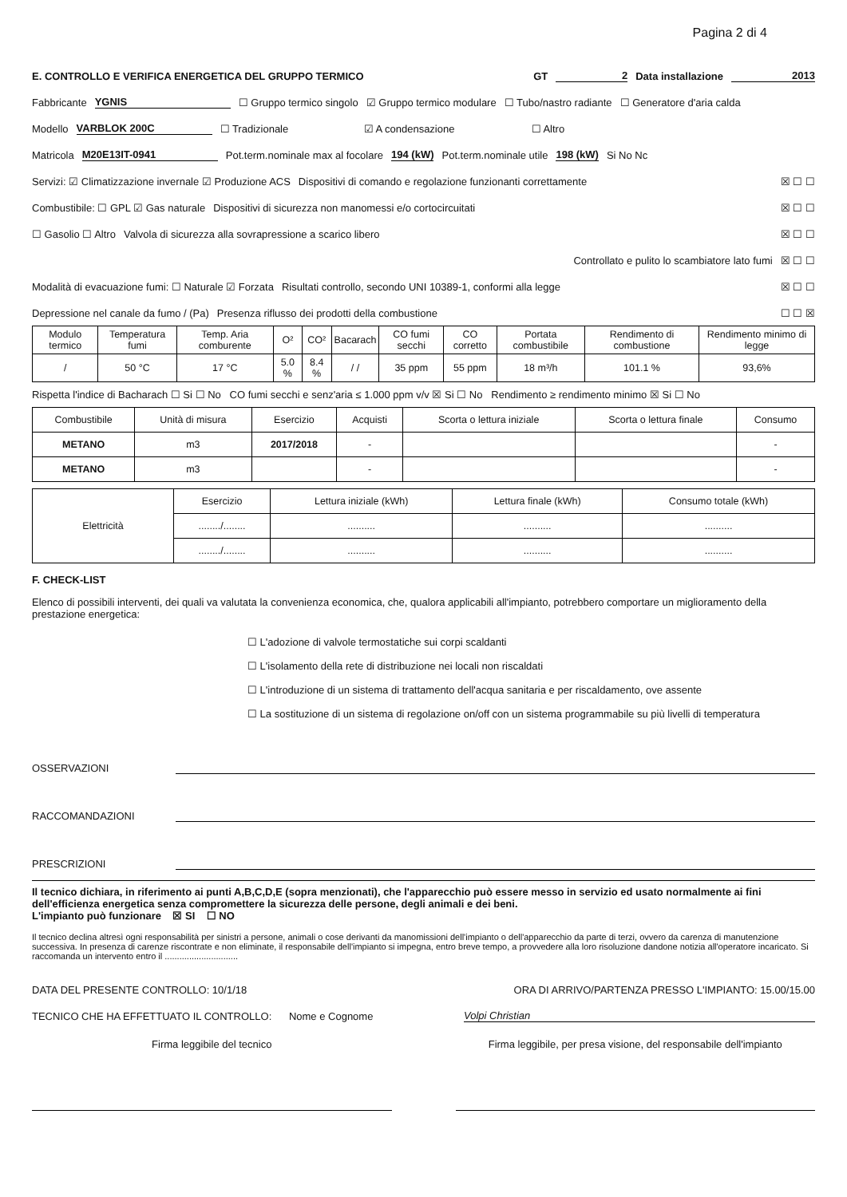Pagina 2 di 4
E. CONTROLLO E VERIFICA ENERGETICA DEL GRUPPO TERMICO GT 2 Data installazione 2013
Fabbricante YGNIS ☐ Gruppo termico singolo ☑ Gruppo termico modulare ☐ Tubo/nastro radiante ☐ Generatore d'aria calda
Modello VARBLOK 200C ☐ Tradizionale ☑ A condensazione ☐ Altro
Matricola M20E13IT-0941 Pot.term.nominale max al focolare 194 (kW) Pot.term.nominale utile 198 (kW) Si No Nc
Servizi: ☑ Climatizzazione invernale ☑ Produzione ACS Dispositivi di comando e regolazione funzionanti correttamente ☒ ☐ ☐
Combustibile: ☐ GPL ☑ Gas naturale Dispositivi di sicurezza non manomessi e/o cortocircuitati ☒ ☐ ☐
☐ Gasolio ☐ Altro Valvola di sicurezza alla sovrapressione a scarico libero ☒ ☐ ☐
Controllato e pulito lo scambiatore lato fumi ☒ ☐ ☐
Modalità di evacuazione fumi: ☐ Naturale ☑ Forzata Risultati controllo, secondo UNI 10389-1, conformi alla legge ☒ ☐ ☐
Depressione nel canale da fumo / (Pa) Presenza riflusso dei prodotti della combustione ☐ ☐ ☒
| Modulo termico | Temperatura fumi | Temp. Aria comburente | O² | CO² | Bacarach | CO fumi secchi | CO corretto | Portata combustibile | Rendimento di combustione | Rendimento minimo di legge |
| --- | --- | --- | --- | --- | --- | --- | --- | --- | --- | --- |
| / | 50 °C | 17 °C | 5.0 % | 8.4 % | / / | 35 ppm | 55 ppm | 18 m³/h | 101.1 % | 93,6% |
Rispetta l'indice di Bacharach ☐ Si ☐ No CO fumi secchi e senz'aria ≤ 1.000 ppm v/v ☒ Si ☐ No Rendimento ≥ rendimento minimo ☒ Si ☐ No
| Combustibile | Unità di misura | Esercizio | Acquisti | Scorta o lettura iniziale | Scorta o lettura finale | Consumo |
| --- | --- | --- | --- | --- | --- | --- |
| METANO | m3 | 2017/2018 | - | | | - |
| METANO | m3 | | - | | | - |
| Elettricità | Esercizio | Lettura iniziale (kWh) | Lettura finale (kWh) | Consumo totale (kWh) |
| | ......../........ | .......... | .......... | .......... |
| | ......../........ | .......... | .......... | .......... |
F. CHECK-LIST
Elenco di possibili interventi, dei quali va valutata la convenienza economica, che, qualora applicabili all'impianto, potrebbero comportare un miglioramento della prestazione energetica:
☐ L'adozione di valvole termostatiche sui corpi scaldanti
☐ L'isolamento della rete di distribuzione nei locali non riscaldati
☐ L'introduzione di un sistema di trattamento dell'acqua sanitaria e per riscaldamento, ove assente
☐ La sostituzione di un sistema di regolazione on/off con un sistema programmabile su più livelli di temperatura
OSSERVAZIONI
RACCOMANDAZIONI
PRESCRIZIONI
Il tecnico dichiara, in riferimento ai punti A,B,C,D,E (sopra menzionati), che l'apparecchio può essere messo in servizio ed usato normalmente ai fini dell'efficienza energetica senza compromettere la sicurezza delle persone, degli animali e dei beni.
L'impianto può funzionare ☒ SI ☐ NO
Il tecnico declina altresì ogni responsabilità per sinistri a persone, animali o cose derivanti da manomissioni dell'impianto o dell'apparecchio da parte di terzi, ovvero da carenza di manutenzione successiva. In presenza di carenze riscontrate e non eliminate, il responsabile dell'impianto si impegna, entro breve tempo, a provvedere alla loro risoluzione dandone notizia all'operatore incaricato. Si raccomanda un intervento entro il ..............................
DATA DEL PRESENTE CONTROLLO: 10/1/18 ORA DI ARRIVO/PARTENZA PRESSO L'IMPIANTO: 15.00/15.00
TECNICO CHE HA EFFETTUATO IL CONTROLLO: Nome e Cognome Volpi Christian
Firma leggibile del tecnico Firma leggibile, per presa visione, del responsabile dell'impianto